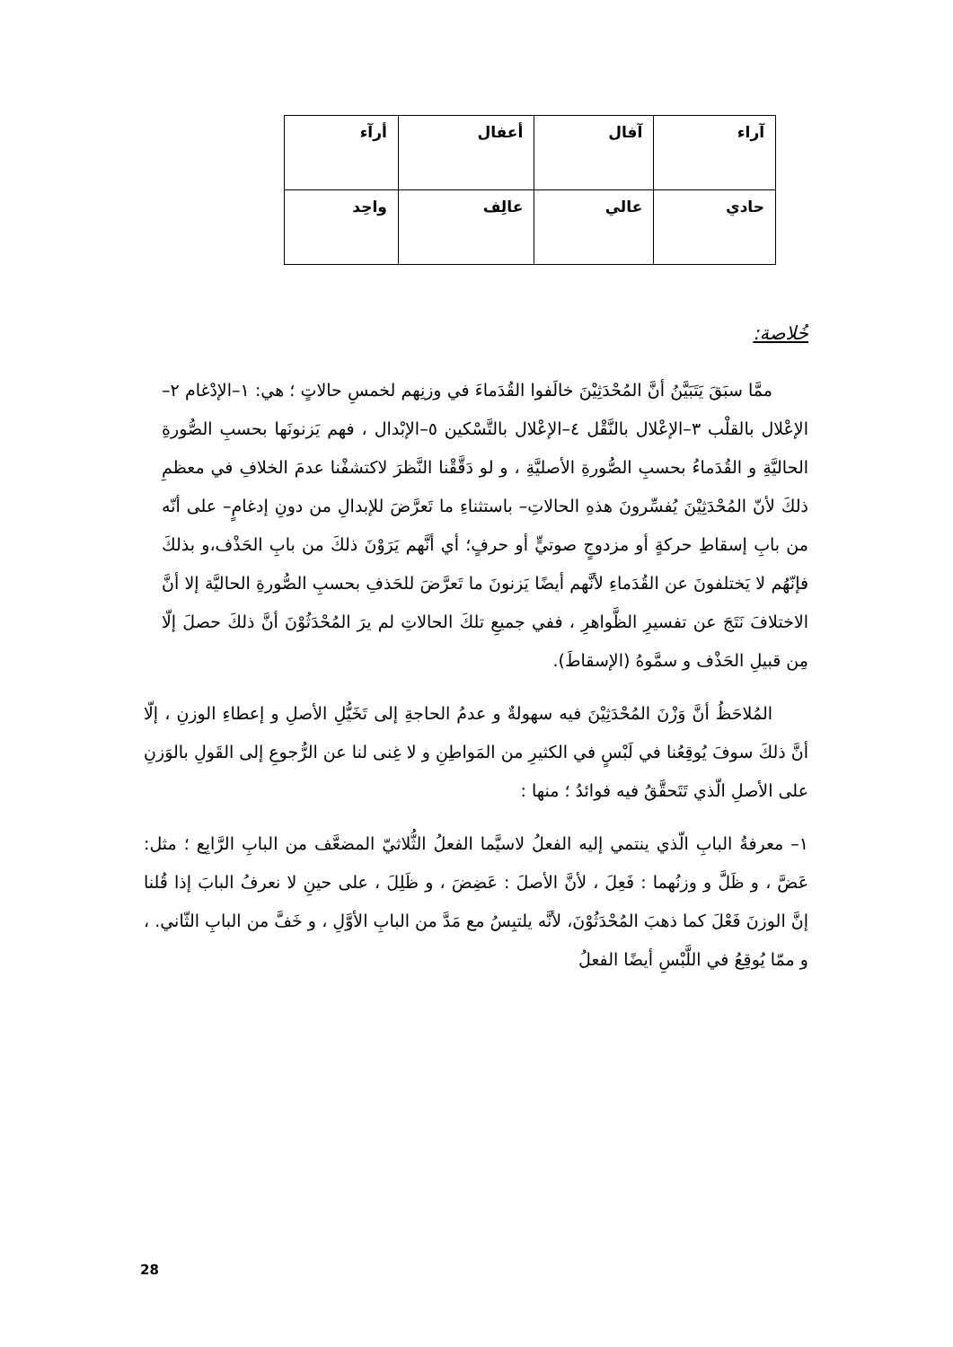| آراء | آفال | أعفال | أرآء |
| حادي | عالي | عالِف | واحِد |
خُلاصة:
ممَّا سبَقَ يَتَبَيَّنُ أنَّ المُحْدَثِيْنَ خالَفوا القُدَماءَ في وزنِهم لخمسِ حالاتٍ ؛ هي: ١–الإدْغام ٢–الإعْلال بالقلْب ٣–الإعْلال بالنَّقْل ٤–الإعْلال بالتَّسْكين ٥–الإبْدال ، فهم يَزنونَها بحسبِ الصُّورةِ الحاليَّةِ و القُدَماءُ بحسبِ الصُّورةِ الأصليَّةِ ، و لو دَقَّقْنا النَّظرَ لاكتشفْنا عدمَ الخلافِ في معظمِ ذلكَ لأنّ المُحْدَثِيْنَ يُفسِّرونَ هذهِ الحالاتِ– باستثناءِ ما تَعرَّضَ للإبدالِ من دونِ إدغامٍ– على أنّه من بابِ إسقاطِ حركةٍ أو مزدوجٍ صوتيٍّ أو حرفٍ؛ أي أنَّهم يَرَوْنَ ذلكَ من بابِ الحَذْف،و بذلكَ فإنّهُم لا يَختلفونَ عن القُدَماءِ لأنَّهم أيضًا يَزنونَ ما تَعرَّضَ للحَذفِ بحسبِ الصُّورةِ الحاليَّة إلا أنَّ الاختلافَ نَتَجَ عن تفسيرِ الظَّواهرِ ، ففي جميعِ تلكَ الحالاتِ لم يرَ المُحْدَثُوْنَ أنَّ ذلكَ حصلَ إلّا مِن قبيلِ الحَذْف و سمَّوهُ (الإسقاطَ).
المُلاحَظُ أنَّ وَزْنَ المُحْدَثِيْنَ فيه سهولةٌ و عدمُ الحاجةِ إلى تَخَيُّلِ الأصلِ و إعطاءِ الوزنِ ، إلّا أنَّ ذلكَ سوفَ يُوقِعُنا في لَبْسٍ في الكثيرِ من المَواطِنِ و لا غِنى لنا عن الرُّجوعِ إلى القَولِ بالوَزنِ على الأصلِ الّذي تَتَحقَّقُ فيه فوائدُ ؛ منها :
١– معرفةُ البابِ الّذي ينتمي إليه الفعلُ لاسيَّما الفعلُ الثُّلاثيّ المضعَّف من البابِ الرَّابِع ؛ مثل: عَضَّ ، و ظَلَّ و وزنُهما : فَعِلَ ، لأنَّ الأصلَ : عَضِضَ ، و ظَلِلَ ، على حينِ لا نعرفُ البابَ إذا قُلنا إنَّ الوزنَ فَعْلَ كما ذهبَ المُحْدَثُوْنَ، لأنَّه يلتبِسُ مع مَدَّ من البابِ الأوَّلِ ، و خَفَّ من البابِ الثّاني. ، و ممّا يُوقِعُ في اللَّبْسِ أيضًا الفعلُ
28